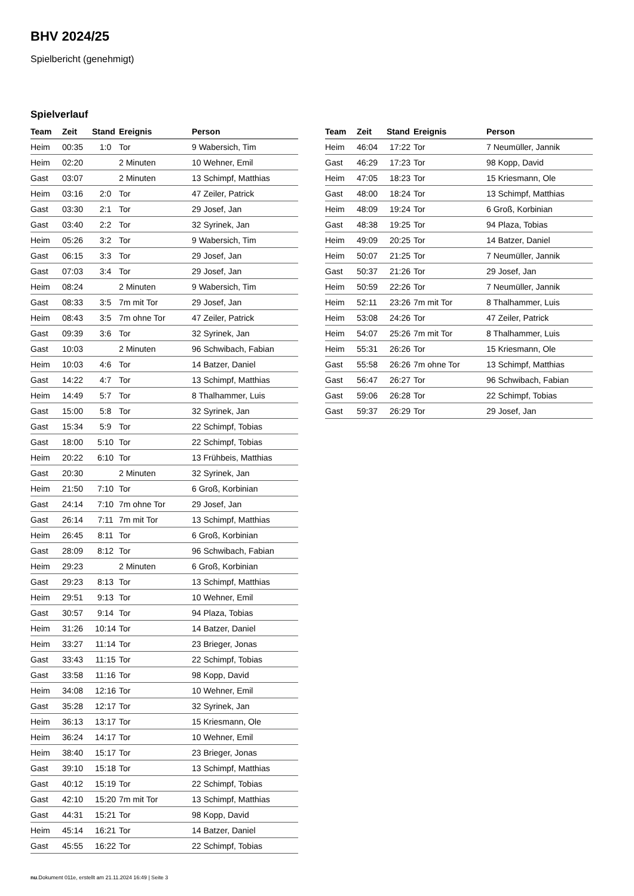BHV 2024/25
Spielbericht (genehmigt)
Spielverlauf
| Team | Zeit | Stand | Ereignis | Person |
| --- | --- | --- | --- | --- |
| Heim | 00:35 | 1:0 | Tor | 9 Wabersich, Tim |
| Heim | 02:20 | | 2 Minuten | 10 Wehner, Emil |
| Gast | 03:07 | | 2 Minuten | 13 Schimpf, Matthias |
| Heim | 03:16 | 2:0 | Tor | 47 Zeiler, Patrick |
| Gast | 03:30 | 2:1 | Tor | 29 Josef, Jan |
| Gast | 03:40 | 2:2 | Tor | 32 Syrinek, Jan |
| Heim | 05:26 | 3:2 | Tor | 9 Wabersich, Tim |
| Gast | 06:15 | 3:3 | Tor | 29 Josef, Jan |
| Gast | 07:03 | 3:4 | Tor | 29 Josef, Jan |
| Heim | 08:24 | | 2 Minuten | 9 Wabersich, Tim |
| Gast | 08:33 | 3:5 | 7m mit Tor | 29 Josef, Jan |
| Heim | 08:43 | 3:5 | 7m ohne Tor | 47 Zeiler, Patrick |
| Gast | 09:39 | 3:6 | Tor | 32 Syrinek, Jan |
| Gast | 10:03 | | 2 Minuten | 96 Schwibach, Fabian |
| Heim | 10:03 | 4:6 | Tor | 14 Batzer, Daniel |
| Gast | 14:22 | 4:7 | Tor | 13 Schimpf, Matthias |
| Heim | 14:49 | 5:7 | Tor | 8 Thalhammer, Luis |
| Gast | 15:00 | 5:8 | Tor | 32 Syrinek, Jan |
| Gast | 15:34 | 5:9 | Tor | 22 Schimpf, Tobias |
| Gast | 18:00 | 5:10 | Tor | 22 Schimpf, Tobias |
| Heim | 20:22 | 6:10 | Tor | 13 Frühbeis, Matthias |
| Gast | 20:30 | | 2 Minuten | 32 Syrinek, Jan |
| Heim | 21:50 | 7:10 | Tor | 6 Groß, Korbinian |
| Gast | 24:14 | 7:10 | 7m ohne Tor | 29 Josef, Jan |
| Gast | 26:14 | 7:11 | 7m mit Tor | 13 Schimpf, Matthias |
| Heim | 26:45 | 8:11 | Tor | 6 Groß, Korbinian |
| Gast | 28:09 | 8:12 | Tor | 96 Schwibach, Fabian |
| Heim | 29:23 | | 2 Minuten | 6 Groß, Korbinian |
| Gast | 29:23 | 8:13 | Tor | 13 Schimpf, Matthias |
| Heim | 29:51 | 9:13 | Tor | 10 Wehner, Emil |
| Gast | 30:57 | 9:14 | Tor | 94 Plaza, Tobias |
| Heim | 31:26 | 10:14 | Tor | 14 Batzer, Daniel |
| Heim | 33:27 | 11:14 | Tor | 23 Brieger, Jonas |
| Gast | 33:43 | 11:15 | Tor | 22 Schimpf, Tobias |
| Gast | 33:58 | 11:16 | Tor | 98 Kopp, David |
| Heim | 34:08 | 12:16 | Tor | 10 Wehner, Emil |
| Gast | 35:28 | 12:17 | Tor | 32 Syrinek, Jan |
| Heim | 36:13 | 13:17 | Tor | 15 Kriesmann, Ole |
| Heim | 36:24 | 14:17 | Tor | 10 Wehner, Emil |
| Heim | 38:40 | 15:17 | Tor | 23 Brieger, Jonas |
| Gast | 39:10 | 15:18 | Tor | 13 Schimpf, Matthias |
| Gast | 40:12 | 15:19 | Tor | 22 Schimpf, Tobias |
| Gast | 42:10 | 15:20 | 7m mit Tor | 13 Schimpf, Matthias |
| Gast | 44:31 | 15:21 | Tor | 98 Kopp, David |
| Heim | 45:14 | 16:21 | Tor | 14 Batzer, Daniel |
| Gast | 45:55 | 16:22 | Tor | 22 Schimpf, Tobias |
| Team | Zeit | Stand | Ereignis | Person |
| --- | --- | --- | --- | --- |
| Heim | 46:04 | 17:22 | Tor | 7 Neumüller, Jannik |
| Gast | 46:29 | 17:23 | Tor | 98 Kopp, David |
| Heim | 47:05 | 18:23 | Tor | 15 Kriesmann, Ole |
| Gast | 48:00 | 18:24 | Tor | 13 Schimpf, Matthias |
| Heim | 48:09 | 19:24 | Tor | 6 Groß, Korbinian |
| Gast | 48:38 | 19:25 | Tor | 94 Plaza, Tobias |
| Heim | 49:09 | 20:25 | Tor | 14 Batzer, Daniel |
| Heim | 50:07 | 21:25 | Tor | 7 Neumüller, Jannik |
| Gast | 50:37 | 21:26 | Tor | 29 Josef, Jan |
| Heim | 50:59 | 22:26 | Tor | 7 Neumüller, Jannik |
| Heim | 52:11 | 23:26 | 7m mit Tor | 8 Thalhammer, Luis |
| Heim | 53:08 | 24:26 | Tor | 47 Zeiler, Patrick |
| Heim | 54:07 | 25:26 | 7m mit Tor | 8 Thalhammer, Luis |
| Heim | 55:31 | 26:26 | Tor | 15 Kriesmann, Ole |
| Gast | 55:58 | 26:26 | 7m ohne Tor | 13 Schimpf, Matthias |
| Gast | 56:47 | 26:27 | Tor | 96 Schwibach, Fabian |
| Gast | 59:06 | 26:28 | Tor | 22 Schimpf, Tobias |
| Gast | 59:37 | 26:29 | Tor | 29 Josef, Jan |
nu.Dokument 011e, erstellt am 21.11.2024 16:49 | Seite 3